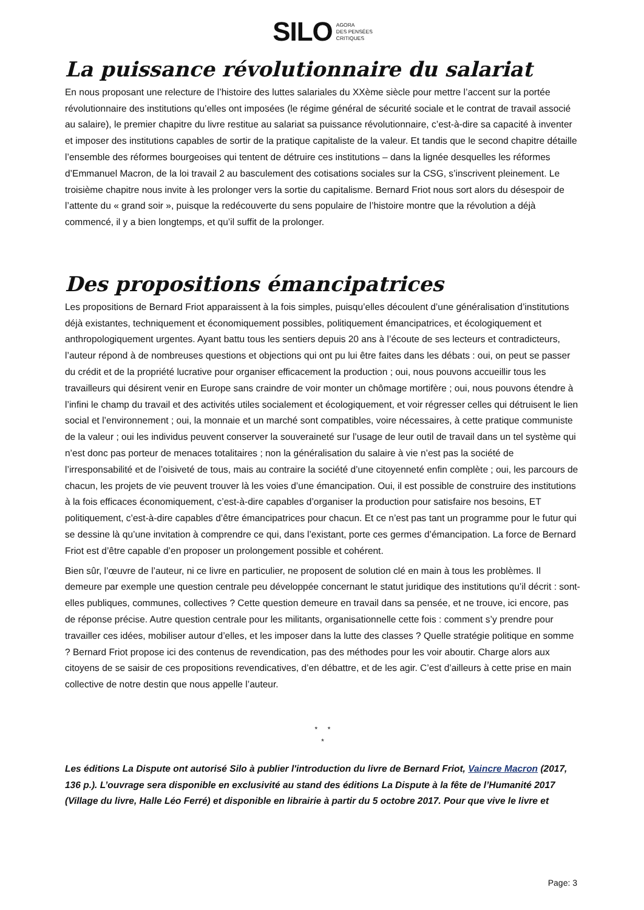SILO AGORA
DES PENSÉES
CRITIQUES
La puissance révolutionnaire du salariat
En nous proposant une relecture de l’histoire des luttes salariales du XXème siècle pour mettre l’accent sur la portée révolutionnaire des institutions qu’elles ont imposées (le régime général de sécurité sociale et le contrat de travail associé au salaire), le premier chapitre du livre restitue au salariat sa puissance révolutionnaire, c’est-à-dire sa capacité à inventer et imposer des institutions capables de sortir de la pratique capitaliste de la valeur. Et tandis que le second chapitre détaille l’ensemble des réformes bourgeoises qui tentent de détruire ces institutions – dans la lignée desquelles les réformes d’Emmanuel Macron, de la loi travail 2 au basculement des cotisations sociales sur la CSG, s’inscrivent pleinement. Le troisième chapitre nous invite à les prolonger vers la sortie du capitalisme. Bernard Friot nous sort alors du désespoir de l’attente du « grand soir », puisque la redécouverte du sens populaire de l’histoire montre que la révolution a déjà commencé, il y a bien longtemps, et qu’il suffit de la prolonger.
Des propositions émancipatrices
Les propositions de Bernard Friot apparaissent à la fois simples, puisqu’elles découlent d’une généralisation d’institutions déjà existantes, techniquement et économiquement possibles, politiquement émancipatrices, et écologiquement et anthropologiquement urgentes. Ayant battu tous les sentiers depuis 20 ans à l’écoute de ses lecteurs et contradicteurs, l’auteur répond à de nombreuses questions et objections qui ont pu lui être faites dans les débats : oui, on peut se passer du crédit et de la propriété lucrative pour organiser efficacement la production ; oui, nous pouvons accueillir tous les travailleurs qui désirent venir en Europe sans craindre de voir monter un chômage mortifère ; oui, nous pouvons étendre à l’infini le champ du travail et des activités utiles socialement et écologiquement, et voir régresser celles qui détruisent le lien social et l’environnement ; oui, la monnaie et un marché sont compatibles, voire nécessaires, à cette pratique communiste de la valeur ; oui les individus peuvent conserver la souveraineté sur l’usage de leur outil de travail dans un tel système qui n’est donc pas porteur de menaces totalitaires ; non la généralisation du salaire à vie n’est pas la société de l’irresponsabilité et de l’oisiveté de tous, mais au contraire la société d’une citoyenneté enfin complète ; oui, les parcours de chacun, les projets de vie peuvent trouver là les voies d’une émancipation. Oui, il est possible de construire des institutions à la fois efficaces économiquement, c’est-à-dire capables d’organiser la production pour satisfaire nos besoins, ET politiquement, c’est-à-dire capables d’être émancipatrices pour chacun. Et ce n’est pas tant un programme pour le futur qui se dessine là qu’une invitation à comprendre ce qui, dans l’existant, porte ces germes d’émancipation. La force de Bernard Friot est d’être capable d’en proposer un prolongement possible et cohérent.
Bien sûr, l’œuvre de l’auteur, ni ce livre en particulier, ne proposent de solution clé en main à tous les problèmes. Il demeure par exemple une question centrale peu développée concernant le statut juridique des institutions qu’il décrit : sont-elles publiques, communes, collectives ? Cette question demeure en travail dans sa pensée, et ne trouve, ici encore, pas de réponse précise. Autre question centrale pour les militants, organisationnelle cette fois : comment s’y prendre pour travailler ces idées, mobiliser autour d’elles, et les imposer dans la lutte des classes ? Quelle stratégie politique en somme ? Bernard Friot propose ici des contenus de revendication, pas des méthodes pour les voir aboutir. Charge alors aux citoyens de se saisir de ces propositions revendicatives, d’en débattre, et de les agir. C’est d’ailleurs à cette prise en main collective de notre destin que nous appelle l’auteur.
* *
*
Les éditions La Dispute ont autorisé Silo à publier l'introduction du livre de Bernard Friot, Vaincre Macron (2017, 136 p.). L’ouvrage sera disponible en exclusivité au stand des éditions La Dispute à la fête de l’Humanité 2017 (Village du livre, Halle Léo Ferré) et disponible en librairie à partir du 5 octobre 2017. Pour que vive le livre et
Page: 3